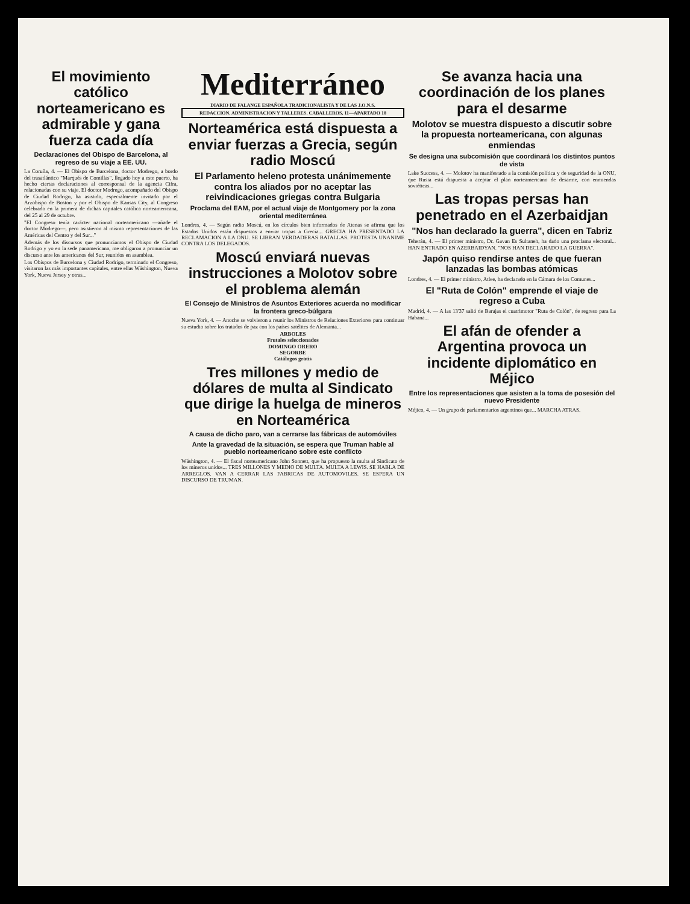El movimiento católico norteamericano es admirable y gana fuerza cada día
Declaraciones del Obispo de Barcelona, al regreso de su viaje a EE. UU.
La Coruña, 4. — El Obispo de Barcelona, doctor Modrego, a bordo del trasatlántico "Marqués de Comillas", llegado hoy a este puerto, ha hecho ciertas declaraciones al corresponsal de la agencia Cifra, relacionadas con su viaje. El doctor Modrego, acompañado del Obispo de Ciudad Rodrigo, ha asistido, especialmente invitado por el Arzobispo de Boston y por el Obispo de Kansas City, al Congreso celebrado en la primera de dichas capitales católica norteamericana, del 25 al 29 de octubre.
"El Congreso tenía carácter nacional norteamericano —añade el doctor Modrego—, pero asistieron al mismo representaciones de las Américas del Centro y del Sur..."
Además de los discursos que pronunciamos el Obispo de Ciudad Rodrigo y yo en la sede panamericana, me obligaron a pronunciar un discurso ante los americanos del Sur, reunidos en asamblea.
Los Obispos de Barcelona y Ciudad Rodrigo, terminado el Congreso, visitaron las más importantes capitales, entre ellas Wáshington, Nueva York, Nueva Jersey y otras...
Mediterráneo
DIARIO DE FALANGE ESPAÑOLA TRADICIONALISTA Y DE LAS J.O.N.S.
REDACCION. ADMINISTRACION Y TALLERES. CABALLEROS, 11—APARTADO 18
Norteamérica está dispuesta a enviar fuerzas a Grecia, según radio Moscú
El Parlamento heleno protesta unánimemente contra los aliados por no aceptar las reivindicaciones griegas contra Bulgaria
Proclama del EAM, por el actual viaje de Montgomery por la zona oriental mediterránea
Londres, 4. — Según radio Moscú, en los círculos bien informados de Atenas se afirma que los Estados Unidos están dispuestos a enviar tropas a Grecia... GRECIA HA PRESENTADO LA RECLAMACION A LA ONU. SE LIBRAN VERDADERAS BATALLAS. PROTESTA UNANIME CONTRA LOS DELEGADOS.
Moscú enviará nuevas instrucciones a Molotov sobre el problema alemán
El Consejo de Ministros de Asuntos Exteriores acuerda no modificar la frontera greco-búlgara
Nueva York, 4. — Anoche se volvieron a reunir los Ministros de Relaciones Exteriores para continuar su estudio sobre los tratados de paz con los países satélites de Alemania...
ARBOLES
Frutales seleccionados
DOMINGO ORERO
SEGORBE
Catálogos gratis
Tres millones y medio de dólares de multa al Sindicato que dirige la huelga de mineros en Norteamérica
A causa de dicho paro, van a cerrarse las fábricas de automóviles
Ante la gravedad de la situación, se espera que Truman hable al pueblo norteamericano sobre este conflicto
Wáshington, 4. — El fiscal norteamericano John Sonnett, que ha propuesto la multa al Sindicato de los mineros unidos... TRES MILLONES Y MEDIO DE MULTA. MULTA A LEWIS. SE HABLA DE ARREGLOS. VAN A CERRAR LAS FABRICAS DE AUTOMOVILES. SE ESPERA UN DISCURSO DE TRUMAN.
Se avanza hacia una coordinación de los planes para el desarme
Molotov se muestra dispuesto a discutir sobre la propuesta norteamericana, con algunas enmiendas
Se designa una subcomisión que coordinará los distintos puntos de vista
Lake Success, 4. — Molotov ha manifestado a la comisión política y de seguridad de la ONU, que Rusia está dispuesta a aceptar el plan norteamericano de desarme, con enmiendas soviéticas...
Las tropas persas han penetrado en el Azerbaidjan
"Nos han declarado la guerra", dicen en Tabriz
Teherán, 4. — El primer ministro, Dr. Gavan Es Sultaneh, ha dado una proclama electoral... HAN ENTRADO EN AZERBAIDYAN. "NOS HAN DECLARADO LA GUERRA".
Japón quiso rendirse antes de que fueran lanzadas las bombas atómicas
Londres, 4. — El primer ministro, Atlee, ha declarado en la Cámara de los Comunes...
El "Ruta de Colón" emprende el viaje de regreso a Cuba
Madrid, 4. — A las 13'37 salió de Barajas el cuatrimotor "Ruta de Colón", de regreso para La Habana...
El afán de ofender a Argentina provoca un incidente diplomático en Méjico
Entre los representaciones que asisten a la toma de posesión del nuevo Presidente
Méjico, 4. — Un grupo de parlamentarios argentinos que... MARCHA ATRAS.